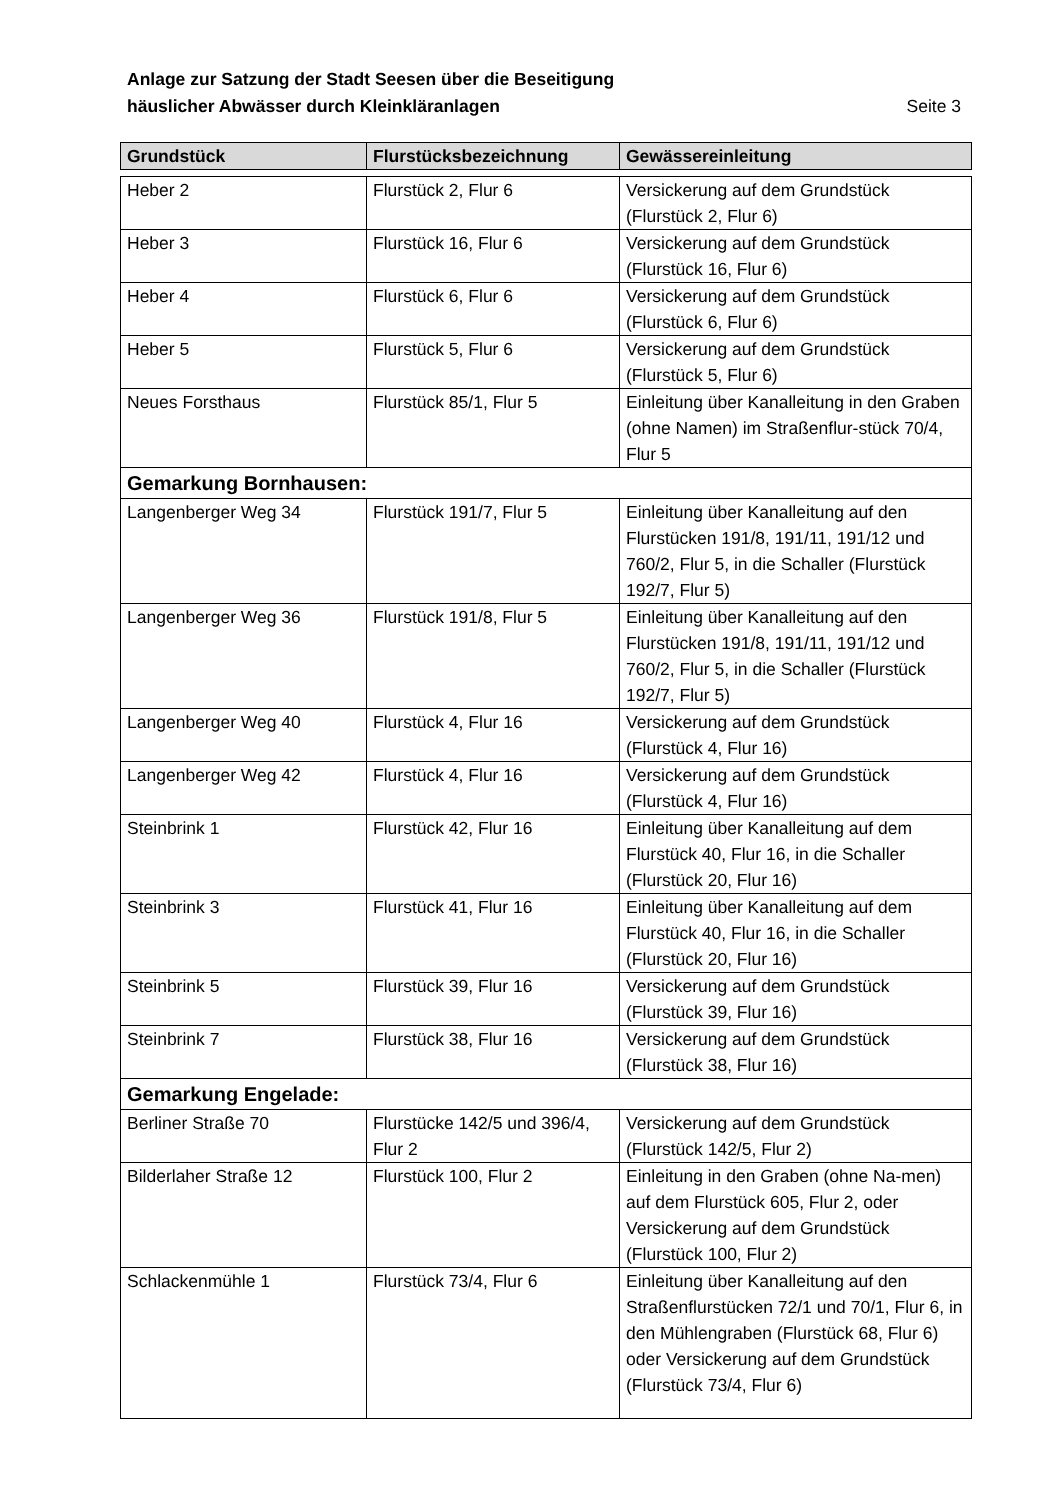Anlage zur Satzung der Stadt Seesen über die Beseitigung
häuslicher Abwässer durch Kleinkläranlagen Seite 3
| Grundstück | Flurstücksbezeichnung | Gewässereinleitung |
| --- | --- | --- |
| Heber 2 | Flurstück 2, Flur 6 | Versickerung auf dem Grundstück (Flurstück 2, Flur 6) |
| Heber 3 | Flurstück 16, Flur 6 | Versickerung auf dem Grundstück (Flurstück 16, Flur 6) |
| Heber 4 | Flurstück 6, Flur 6 | Versickerung auf dem Grundstück (Flurstück 6, Flur 6) |
| Heber 5 | Flurstück 5, Flur 6 | Versickerung auf dem Grundstück (Flurstück 5, Flur 6) |
| Neues Forsthaus | Flurstück 85/1, Flur 5 | Einleitung über Kanalleitung in den Graben (ohne Namen) im Straßenflur-stück 70/4, Flur 5 |
| Gemarkung Bornhausen: | | |
| Langenberger Weg 34 | Flurstück 191/7, Flur 5 | Einleitung über Kanalleitung auf den Flurstücken 191/8, 191/11, 191/12 und 760/2, Flur 5, in die Schaller (Flurstück 192/7, Flur 5) |
| Langenberger Weg 36 | Flurstück 191/8, Flur 5 | Einleitung über Kanalleitung auf den Flurstücken 191/8, 191/11, 191/12 und 760/2, Flur 5, in die Schaller (Flurstück 192/7, Flur 5) |
| Langenberger Weg 40 | Flurstück 4, Flur 16 | Versickerung auf dem Grundstück (Flurstück 4, Flur 16) |
| Langenberger Weg 42 | Flurstück 4, Flur 16 | Versickerung auf dem Grundstück (Flurstück 4, Flur 16) |
| Steinbrink 1 | Flurstück 42, Flur 16 | Einleitung über Kanalleitung auf dem Flurstück 40, Flur 16, in die Schaller (Flurstück 20, Flur 16) |
| Steinbrink 3 | Flurstück 41, Flur 16 | Einleitung über Kanalleitung auf dem Flurstück 40, Flur 16, in die Schaller (Flurstück 20, Flur 16) |
| Steinbrink 5 | Flurstück 39, Flur 16 | Versickerung auf dem Grundstück (Flurstück 39, Flur 16) |
| Steinbrink 7 | Flurstück 38, Flur 16 | Versickerung auf dem Grundstück (Flurstück 38, Flur 16) |
| Gemarkung Engelade: | | |
| Berliner Straße 70 | Flurstücke 142/5 und 396/4, Flur 2 | Versickerung auf dem Grundstück (Flurstück 142/5, Flur 2) |
| Bilderlaher Straße 12 | Flurstück 100, Flur 2 | Einleitung in den Graben (ohne Na-men) auf dem Flurstück 605, Flur 2, oder Versickerung auf dem Grundstück (Flurstück 100, Flur 2) |
| Schlackenmühle 1 | Flurstück 73/4, Flur 6 | Einleitung über Kanalleitung auf den Straßenflurstücken 72/1 und 70/1, Flur 6, in den Mühlengraben (Flurstück 68, Flur 6) oder Versickerung auf dem Grundstück (Flurstück 73/4, Flur 6) |